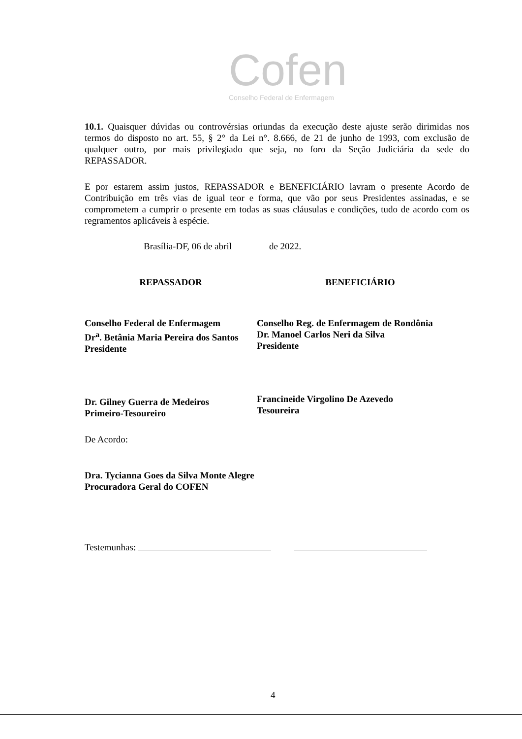Cofen
Conselho Federal de Enfermagem
10.1. Quaisquer dúvidas ou controvérsias oriundas da execução deste ajuste serão dirimidas nos termos do disposto no art. 55, § 2° da Lei n°. 8.666, de 21 de junho de 1993, com exclusão de qualquer outro, por mais privilegiado que seja, no foro da Seção Judiciária da sede do REPASSADOR.
E por estarem assim justos, REPASSADOR e BENEFICIÁRIO lavram o presente Acordo de Contribuição em três vias de igual teor e forma, que vão por seus Presidentes assinadas, e se comprometem a cumprir o presente em todas as suas cláusulas e condições, tudo de acordo com os regramentos aplicáveis à espécie.
Brasília-DF, 06 de abril de 2022.
REPASSADOR
Conselho Federal de Enfermagem
Dr<sup>a</sup>. Betânia Maria Pereira dos Santos
Presidente
Dr. Gilney Guerra de Medeiros
Primeiro-Tesoureiro
BENEFICIÁRIO
Conselho Reg. de Enfermagem de Rondônia
Dr. Manoel Carlos Neri da Silva
Presidente
Francineide Virgolino De Azevedo
Tesoureira
De Acordo:
Dra. Tycianna Goes da Silva Monte Alegre
Procuradora Geral do COFEN
Testemunhas:
4